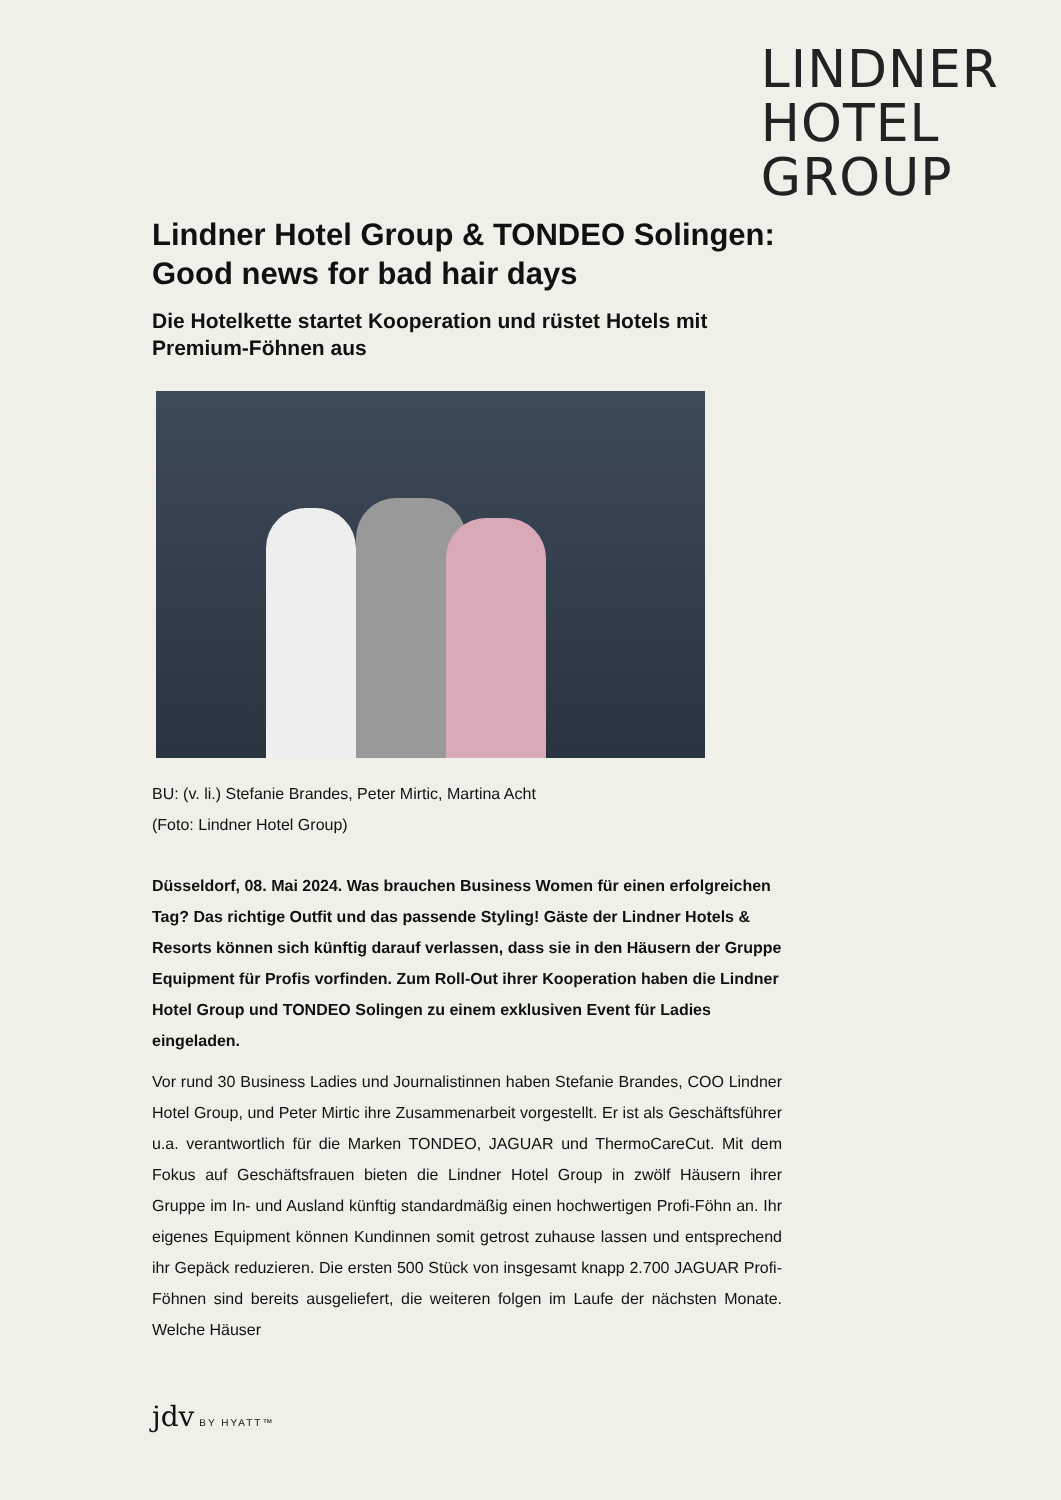LINDNER
HOTEL
GROUP
Lindner Hotel Group & TONDEO Solingen: Good news for bad hair days
Die Hotelkette startet Kooperation und rüstet Hotels mit Premium-Föhnen aus
BU: (v. li.) Stefanie Brandes, Peter Mirtic, Martina Acht
(Foto: Lindner Hotel Group)
Düsseldorf, 08. Mai 2024. Was brauchen Business Women für einen erfolgreichen Tag? Das richtige Outfit und das passende Styling! Gäste der Lindner Hotels & Resorts können sich künftig darauf verlassen, dass sie in den Häusern der Gruppe Equipment für Profis vorfinden. Zum Roll-Out ihrer Kooperation haben die Lindner Hotel Group und TONDEO Solingen zu einem exklusiven Event für Ladies eingeladen.
Vor rund 30 Business Ladies und Journalistinnen haben Stefanie Brandes, COO Lindner Hotel Group, und Peter Mirtic ihre Zusammenarbeit vorgestellt. Er ist als Geschäftsführer u.a. verantwortlich für die Marken TONDEO, JAGUAR und ThermoCareCut. Mit dem Fokus auf Geschäftsfrauen bieten die Lindner Hotel Group in zwölf Häusern ihrer Gruppe im In- und Ausland künftig standardmäßig einen hochwertigen Profi-Föhn an. Ihr eigenes Equipment können Kundinnen somit getrost zuhause lassen und entsprechend ihr Gepäck reduzieren. Die ersten 500 Stück von insgesamt knapp 2.700 JAGUAR Profi-Föhnen sind bereits ausgeliefert, die weiteren folgen im Laufe der nächsten Monate. Welche Häuser
jdv BY HYATT™